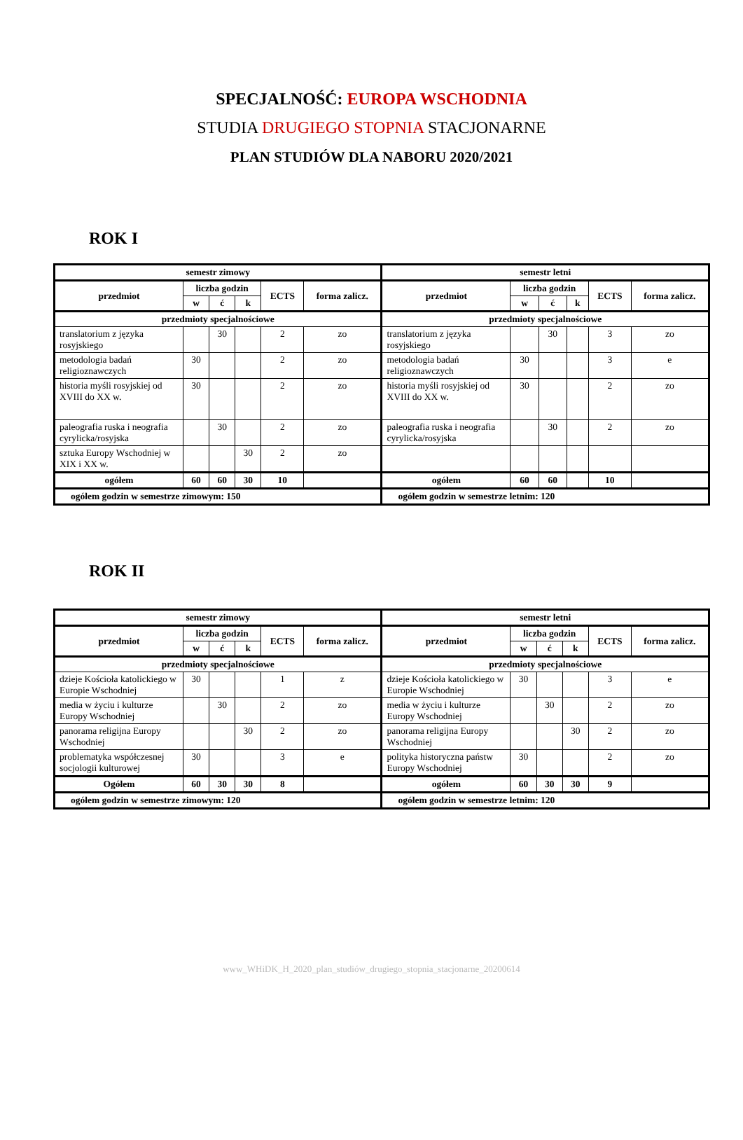SPECJALNOŚĆ: EUROPA WSCHODNIA
STUDIA DRUGIEGO STOPNIA STACJONARNE
PLAN STUDIÓW DLA NABORU 2020/2021
ROK I
| semestr zimowy | | | | | | semestr letni | | | | | |
| --- | --- | --- | --- | --- | --- | --- | --- | --- | --- | --- | --- |
| przedmiot | liczba godzin | | | ECTS | forma zalicz. | przedmiot | liczba godzin | | | ECTS | forma zalicz. |
| | w | ć | k | | | | w | ć | k | | |
| przedmioty specjalnościowe | | | | | | przedmioty specjalnościowe | | | | | |
| translatorium z języka rosyjskiego | | 30 | | 2 | zo | translatorium z języka rosyjskiego | | 30 | | 3 | zo |
| metodologia badań religioznawczych | 30 | | | 2 | zo | metodologia badań religioznawczych | 30 | | | 3 | e |
| historia myśli rosyjskiej od XVIII do XX w. | 30 | | | 2 | zo | historia myśli rosyjskiej od XVIII do XX w. | 30 | | | 2 | zo |
| paleografia ruska i neografia cyrylicka/rosyjska | | 30 | | 2 | zo | paleografia ruska i neografia cyrylicka/rosyjska | | 30 | | 2 | zo |
| sztuka Europy Wschodniej w XIX i XX w. | | | 30 | 2 | zo | | | | | | |
| ogółem | 60 | 60 | 30 | 10 | | ogółem | 60 | 60 | | 10 | |
| ogółem godzin w semestrze zimowym: 150 | | | | | | ogółem godzin w semestrze letnim: 120 | | | | | |
ROK II
| semestr zimowy | | | | | | semestr letni | | | | | |
| --- | --- | --- | --- | --- | --- | --- | --- | --- | --- | --- | --- |
| przedmiot | liczba godzin | | | ECTS | forma zalicz. | przedmiot | liczba godzin | | | ECTS | forma zalicz. |
| | w | ć | k | | | | w | ć | k | | |
| przedmioty specjalnościowe | | | | | | przedmioty specjalnościowe | | | | | |
| dzieje Kościoła katolickiego w Europie Wschodniej | 30 | | | 1 | z | dzieje Kościoła katolickiego w Europie Wschodniej | 30 | | | 3 | e |
| media w życiu i kulturze Europy Wschodniej | | 30 | | 2 | zo | media w życiu i kulturze Europy Wschodniej | | 30 | | 2 | zo |
| panorama religijna Europy Wschodniej | | | 30 | 2 | zo | panorama religijna Europy Wschodniej | | | 30 | 2 | zo |
| problematyka współczesnej socjologii kulturowej | 30 | | | 3 | e | polityka historyczna państw Europy Wschodniej | 30 | | | 2 | zo |
| Ogółem | 60 | 30 | 30 | 8 | | ogółem | 60 | 30 | 30 | 9 | |
| ogółem godzin w semestrze zimowym: 120 | | | | | | ogółem godzin w semestrze letnim: 120 | | | | | |
www_WHiDK_H_2020_plan_studiów_drugiego_stopnia_stacjonarne_20200614